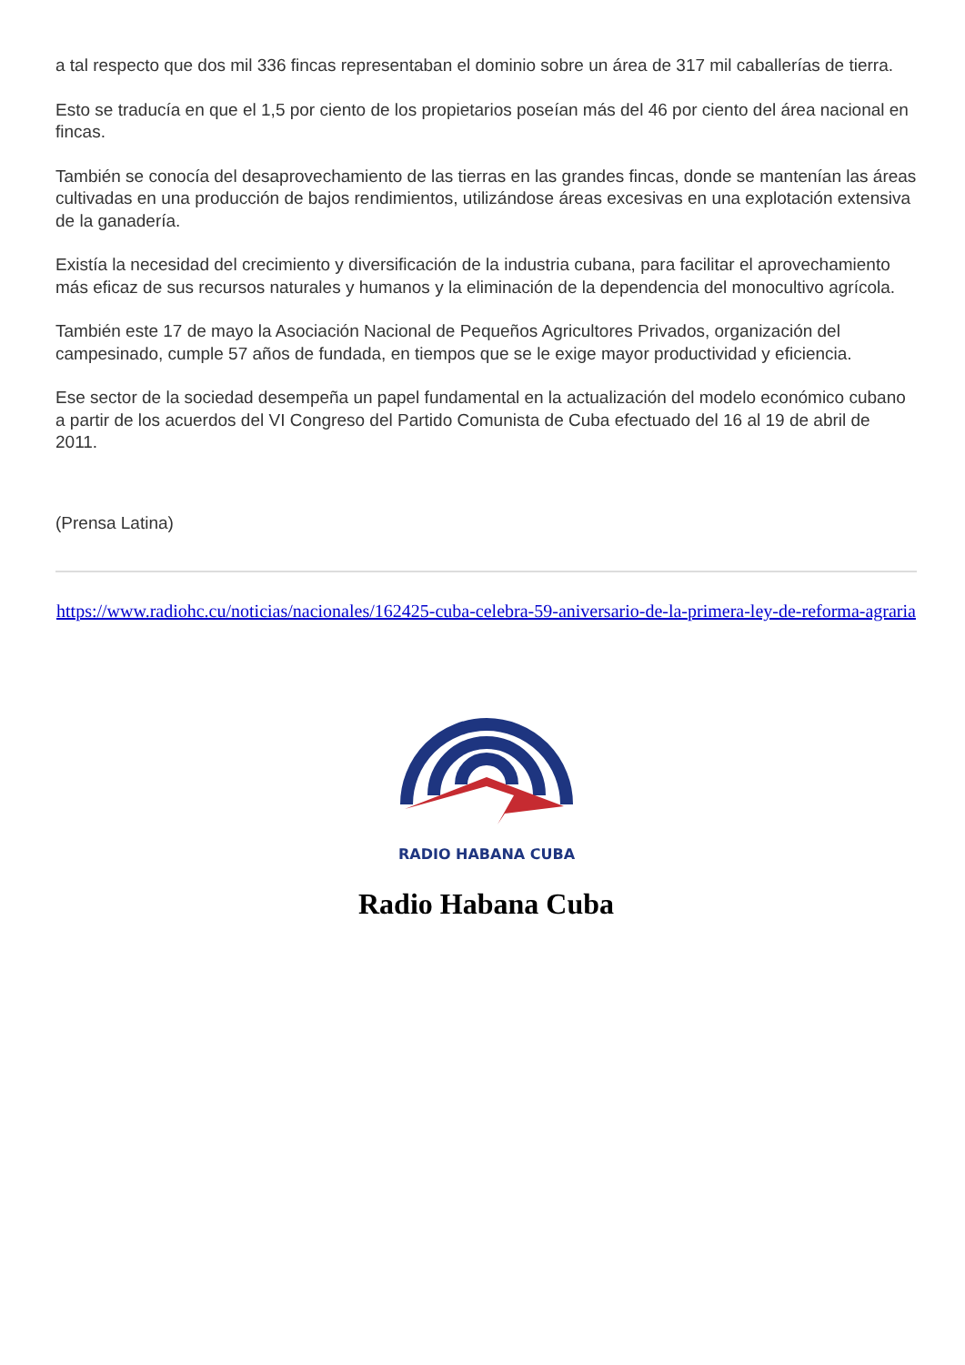a tal respecto que dos mil 336 fincas representaban el dominio sobre un área de 317 mil caballerías de tierra.
Esto se traducía en que el 1,5 por ciento de los propietarios poseían más del 46 por ciento del área nacional en fincas.
También se conocía del desaprovechamiento de las tierras en las grandes fincas, donde se mantenían las áreas cultivadas en una producción de bajos rendimientos, utilizándose áreas excesivas en una explotación extensiva de la ganadería.
Existía la necesidad del crecimiento y diversificación de la industria cubana, para facilitar el aprovechamiento más eficaz de sus recursos naturales y humanos y la eliminación de la dependencia del monocultivo agrícola.
También este 17 de mayo la Asociación Nacional de Pequeños Agricultores Privados, organización del campesinado, cumple 57 años de fundada, en tiempos que se le exige mayor productividad y eficiencia.
Ese sector de la sociedad desempeña un papel fundamental en la actualización del modelo económico cubano a partir de los acuerdos del VI Congreso del Partido Comunista de Cuba efectuado del 16 al 19 de abril de 2011.
(Prensa Latina)
https://www.radiohc.cu/noticias/nacionales/162425-cuba-celebra-59-aniversario-de-la-primera-ley-de-reforma-agraria
RADIO HABANA CUBA
Radio Habana Cuba